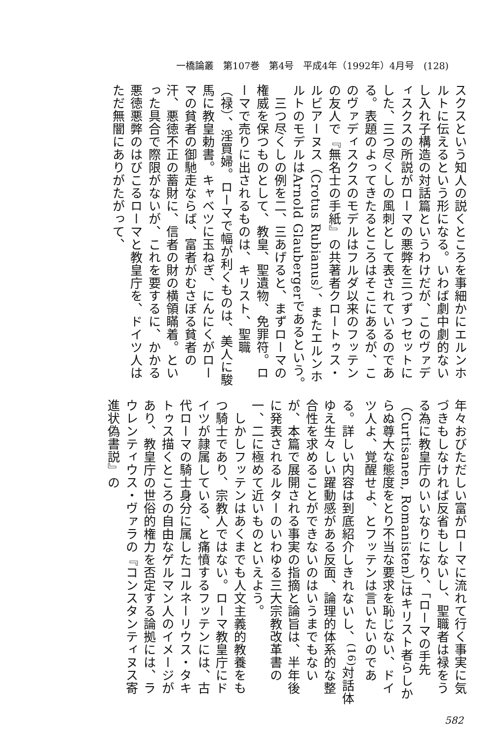一橋論叢　第107巻　第4号　平成4年（1992年）4月号　(128)
スクスという知人の説くところを事細かにエルンホルトに伝えるという形になる。いわば劇中劇的ないし入れ子構造の対話篇というわけだが、このヴァディスクスの所説がローマの悪弊を三つずつセットにした、三つ尽くしの風刺として表されているのである。表題のよってきたるところはそこにあるが、このヴァディスクスのモデルはフルダ以来のフッテンの友人で『無名士の手紙』の共著者クロートゥス・ルビアーヌス（Crotus Rubianus）、またエルンホルトのモデルはArnold Glaubergerであるという。
　三つ尽くしの例を二、三あげると、まずローマの権威を保つものとして、教皇、聖遺物、免罪符。ローマで売りに出されるものは、キリスト、聖職（禄）、淫買婦。ローマで幅が利くものは、美人に駿馬に教皇勅書。キャベツに玉ねぎ、にんにくがローマの貧者の御馳走ならば、富者がむさぼる貧者の汗、悪徳不正の蓄財に、信者の財の横領瞞着。といった具合で際限がないが、これを要するに、かかる悪徳悪弊のはびこるローマと教皇庁を、ドイツ人はただ無闇にありがたがって、
年々おびただしい富がローマに流れて行く事実に気づきもしなければ反省もしないし、聖職者は禄をうる為に教皇庁のいいなりになり、「ローマの手先（Curtisanen, Romanisten）」はキリスト者らしからぬ尊大な態度をとり不当な要求を恥じない、ドイツ人よ、覚醒せよ、とフッテンは言いたいのである。詳しい内容は到底紹介しきれないし、<sup>(16)</sup>対話体ゆえ生々しい躍動感がある反面、論理的体系的な整合性を求めることができないのはいうまでもないが、本篇で展開される事実の指摘と論旨は、半年後に発表されるルターのいわゆる三大宗教改革書の一、二に極めて近いものといえよう。
　しかしフッテンはあくまでも人文主義的教養をもつ騎士であり、宗教人ではない。ローマ教皇庁にドイツが隷属している、と痛憤するフッテンには、古代ローマの騎士身分に属したコルネーリウス・タキトゥス描くところの自由なゲルマン人のイメージがあり、教皇庁の世俗的権力を否定する論拠には、ラウレンティウス・ヴァラの『コンスタンティヌス寄進状偽書説』の
582